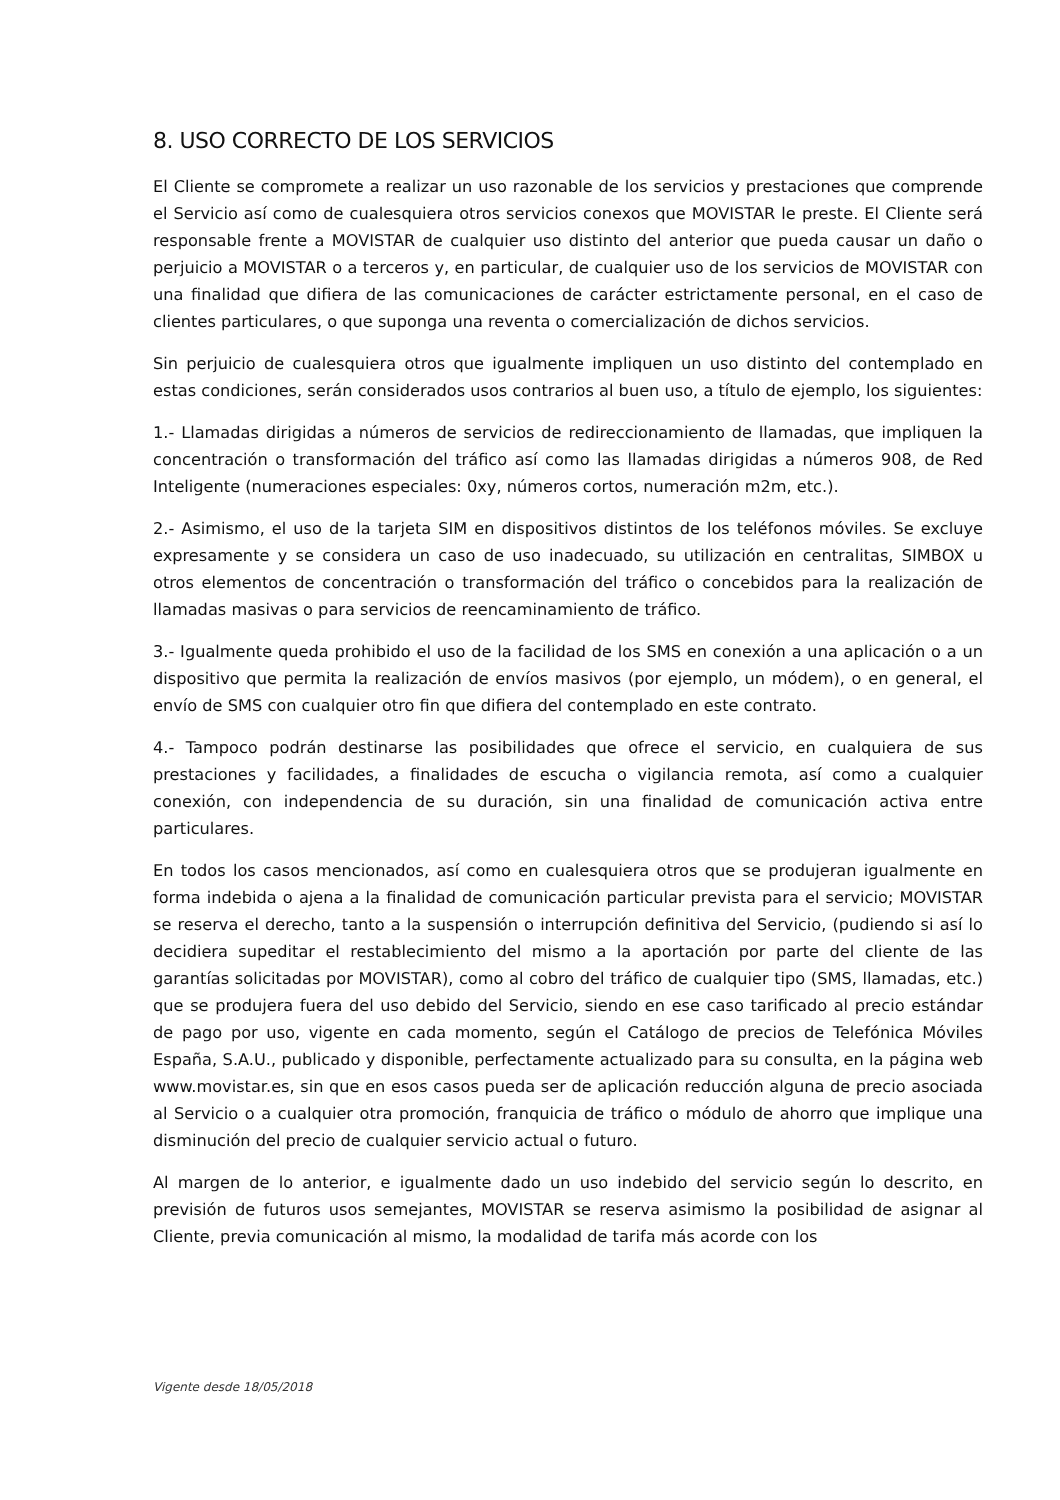8. USO CORRECTO DE LOS SERVICIOS
El Cliente se compromete a realizar un uso razonable de los servicios y prestaciones que comprende el Servicio así como de cualesquiera otros servicios conexos que MOVISTAR le preste. El Cliente será responsable frente a MOVISTAR de cualquier uso distinto del anterior que pueda causar un daño o perjuicio a MOVISTAR o a terceros y, en particular, de cualquier uso de los servicios de MOVISTAR con una finalidad que difiera de las comunicaciones de carácter estrictamente personal, en el caso de clientes particulares, o que suponga una reventa o comercialización de dichos servicios.
Sin perjuicio de cualesquiera otros que igualmente impliquen un uso distinto del contemplado en estas condiciones, serán considerados usos contrarios al buen uso, a título de ejemplo, los siguientes:
1.- Llamadas dirigidas a números de servicios de redireccionamiento de llamadas, que impliquen la concentración o transformación del tráfico así como las llamadas dirigidas a números 908, de Red Inteligente (numeraciones especiales: 0xy, números cortos, numeración m2m, etc.).
2.- Asimismo, el uso de la tarjeta SIM en dispositivos distintos de los teléfonos móviles. Se excluye expresamente y se considera un caso de uso inadecuado, su utilización en centralitas, SIMBOX u otros elementos de concentración o transformación del tráfico o concebidos para la realización de llamadas masivas o para servicios de reencaminamiento de tráfico.
3.- Igualmente queda prohibido el uso de la facilidad de los SMS en conexión a una aplicación o a un dispositivo que permita la realización de envíos masivos (por ejemplo, un módem), o en general, el envío de SMS con cualquier otro fin que difiera del contemplado en este contrato.
4.- Tampoco podrán destinarse las posibilidades que ofrece el servicio, en cualquiera de sus prestaciones y facilidades, a finalidades de escucha o vigilancia remota, así como a cualquier conexión, con independencia de su duración, sin una finalidad de comunicación activa entre particulares.
En todos los casos mencionados, así como en cualesquiera otros que se produjeran igualmente en forma indebida o ajena a la finalidad de comunicación particular prevista para el servicio; MOVISTAR se reserva el derecho, tanto a la suspensión o interrupción definitiva del Servicio, (pudiendo si así lo decidiera supeditar el restablecimiento del mismo a la aportación por parte del cliente de las garantías solicitadas por MOVISTAR), como al cobro del tráfico de cualquier tipo (SMS, llamadas, etc.) que se produjera fuera del uso debido del Servicio, siendo en ese caso tarificado al precio estándar de pago por uso, vigente en cada momento, según el Catálogo de precios de Telefónica Móviles España, S.A.U., publicado y disponible, perfectamente actualizado para su consulta, en la página web www.movistar.es, sin que en esos casos pueda ser de aplicación reducción alguna de precio asociada al Servicio o a cualquier otra promoción, franquicia de tráfico o módulo de ahorro que implique una disminución del precio de cualquier servicio actual o futuro.
Al margen de lo anterior, e igualmente dado un uso indebido del servicio según lo descrito, en previsión de futuros usos semejantes, MOVISTAR se reserva asimismo la posibilidad de asignar al Cliente, previa comunicación al mismo, la modalidad de tarifa más acorde con los
Vigente desde 18/05/2018